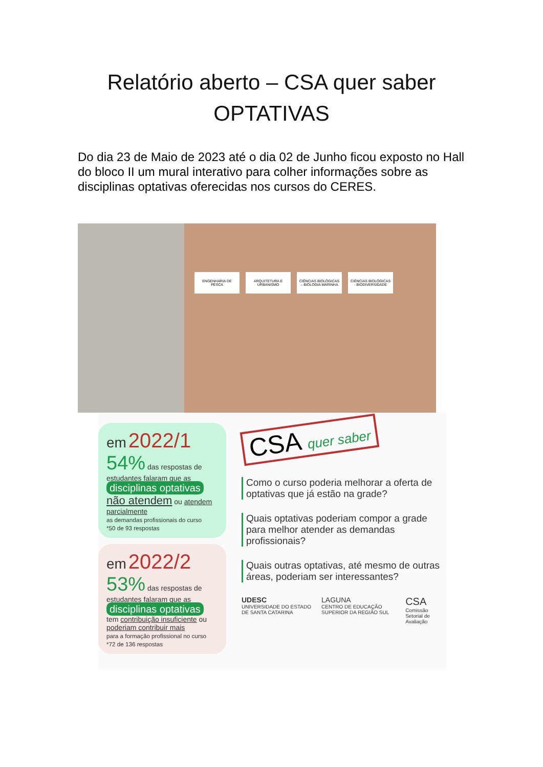Relatório aberto – CSA quer saber
OPTATIVAS
Do dia 23 de Maio de 2023 até o dia 02 de Junho ficou exposto no Hall do bloco II um mural interativo para colher informações sobre as disciplinas optativas oferecidas nos cursos do CERES.
ENGENHARIA DE PESCA ARQUITETURA E URBANISMO
CIÊNCIAS BIOLÓGICAS – BIOLOGIA MARINHA
CIÊNCIAS BIOLÓGICAS - BIODIVERSIDADE
em 2022/1
54% das respostas de estudantes falaram que as
disciplinas optativas
não atendem ou atendem parcialmente
as demandas profissionais do curso
*50 de 93 respostas
em 2022/2
53% das respostas de estudantes falaram que as
disciplinas optativas
tem contribuição insuficiente ou poderiam contribuir mais
para a formação profissional no curso
*72 de 136 respostas
CSA quer saber
Como o curso poderia melhorar a oferta de optativas que já estão na grade?
Quais optativas poderiam compor a grade para melhor atender as demandas profissionais?
Quais outras optativas, até mesmo de outras áreas, poderiam ser interessantes?
UDESC
UNIVERSIDADE DO ESTADO DE SANTA CATARINA
LAGUNA
CENTRO DE EDUCAÇÃO SUPERIOR DA REGIÃO SUL
CSA
Comissão Setorial de Avaliação